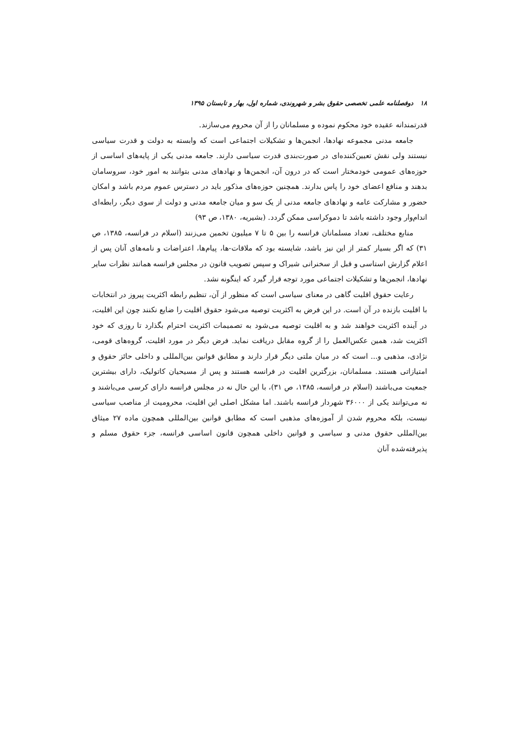۱۸ دوفصلنامه علمی تخصصی حقوق بشر و شهروندی، شماره اول، بهار و تابستان ۱۳۹۵
قدرتمندانه عقیده خود محکوم نموده و مسلمانان را از آن محروم می‌سازند.
جامعه مدنی مجموعه نهادها، انجمن‌ها و تشکیلات اجتماعی است که وابسته به دولت و قدرت سیاسی نیستند ولی نقش تعیین‌کننده‌ای در صورت‌بندی قدرت سیاسی دارند. جامعه مدنی یکی از پایه‌های اساسی از حوزه‌های عمومی خودمختار است که در درون آن، انجمن‌ها و نهادهای مدنی بتوانند به امور خود، سروسامان بدهند و منافع اعضای خود را پاس بدارند. همچنین حوزه‌های مذکور باید در دسترس عموم مردم باشد و امکان حضور و مشارکت عامه و نهادهای جامعه مدنی از یک سو و میان جامعه مدنی و دولت از سوی دیگر، رابطه‌ای اندام‌وار وجود داشته باشد تا دموکراسی ممکن گردد. (بشیریه، ۱۳۸۰، ص ۹۳)
منابع مختلف، تعداد مسلمانان فرانسه را بین ۵ تا ۷ میلیون تخمین می‌زنند (اسلام در فرانسه، ۱۳۸۵، ص ۳۱) که اگر بسیار کمتر از این نیز باشد، شایسته بود که ملاقات-ها، پیام‌ها، اعتراضات و نامه‌های آنان پس از اعلام گزارش استاسی و قبل از سخنرانی شیراک و سپس تصویب قانون در مجلس فرانسه همانند نظرات سایر نهادها، انجمن‌ها و تشکیلات اجتماعی مورد توجه قرار گیرد که اینگونه نشد.
رعایت حقوق اقلیت گاهی در معنای سیاسی است که منظور از آن، تنظیم رابطه اکثریت پیروز در انتخابات با اقلیت بازنده در آن است. در این فرض به اکثریت توصیه می‌شود حقوق اقلیت را ضایع نکنند چون این اقلیت، در آینده اکثریت خواهند شد و به اقلیت توصیه می‌شود به تصمیمات اکثریت احترام بگذارد تا روزی که خود اکثریت شد، همین عکس‌العمل را از گروه مقابل دریافت نماید. فرض دیگر در مورد اقلیت، گروه‌های قومی، نژادی، مذهبی و... است که در میان ملتی دیگر قرار دارند و مطابق قوانین بین‌المللی و داخلی حائز حقوق و امتیازاتی هستند. مسلمانان، بزرگترین اقلیت در فرانسه هستند و پس از مسیحیان کاتولیک، دارای بیشترین جمعیت می‌باشند (اسلام در فرانسه، ۱۳۸۵، ص ۳۱)، با این حال نه در مجلس فرانسه دارای کرسی می‌باشند و نه می‌توانند یکی از ۳۶۰۰۰ شهردار فرانسه باشند. اما مشکل اصلی این اقلیت، محرومیت از مناصب سیاسی نیست، بلکه محروم شدن از آموزه‌های مذهبی است که مطابق قوانین بین‌المللی همچون ماده ۲۷ میثاق بین‌المللی حقوق مدنی و سیاسی و قوانین داخلی همچون قانون اساسی فرانسه، جزء حقوق مسلم و پذیرفته‌شده آنان